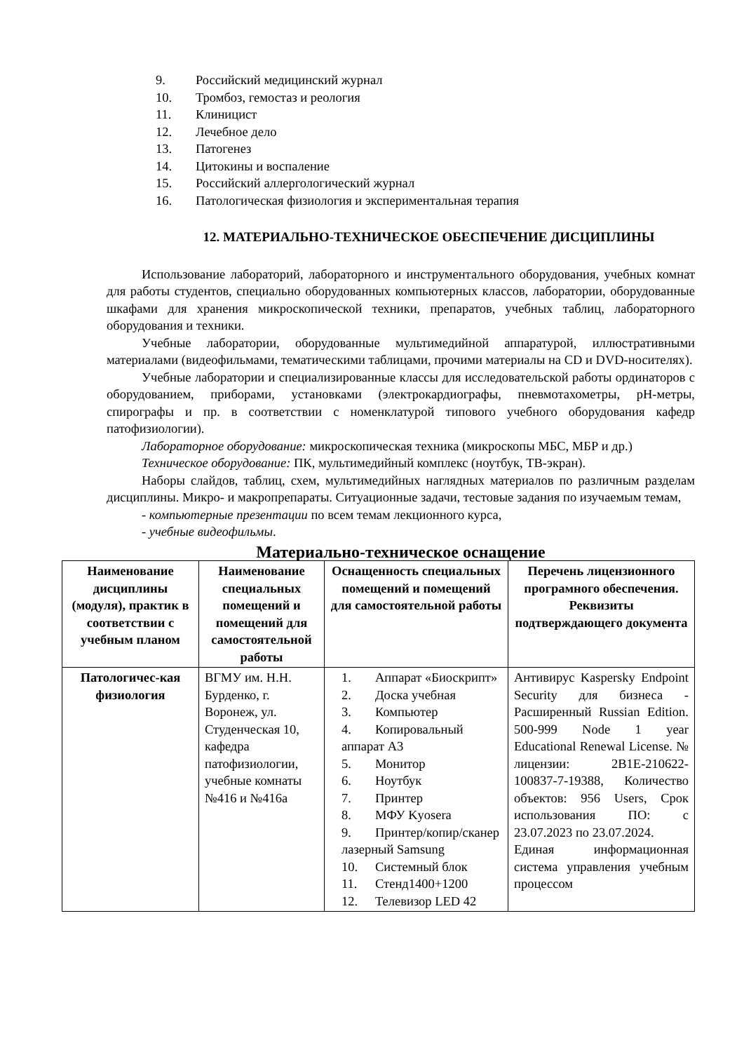9. Российский медицинский журнал
10. Тромбоз, гемостаз и реология
11. Клиницист
12. Лечебное дело
13. Патогенез
14. Цитокины и воспаление
15. Российский аллергологический журнал
16. Патологическая физиология и экспериментальная терапия
12. МАТЕРИАЛЬНО-ТЕХНИЧЕСКОЕ ОБЕСПЕЧЕНИЕ ДИСЦИПЛИНЫ
Использование лабораторий, лабораторного и инструментального оборудования, учебных комнат для работы студентов, специально оборудованных компьютерных классов, лаборатории, оборудованные шкафами для хранения микроскопической техники, препаратов, учебных таблиц, лабораторного оборудования и техники.
Учебные лаборатории, оборудованные мультимедийной аппаратурой, иллюстративными материалами (видеофильмами, тематическими таблицами, прочими материалы на CD и DVD-носителях).
Учебные лаборатории и специализированные классы для исследовательской работы ординаторов с оборудованием, приборами, установками (электрокардиографы, пневмотахометры, pH-метры, спирографы и пр. в соответствии с номенклатурой типового учебного оборудования кафедр патофизиологии).
Лабораторное оборудование: микроскопическая техника (микроскопы МБС, МБР и др.)
Техническое оборудование: ПК, мультимедийный комплекс (ноутбук, ТВ-экран).
Наборы слайдов, таблиц, схем, мультимедийных наглядных материалов по различным разделам дисциплины. Микро- и макропрепараты. Ситуационные задачи, тестовые задания по изучаемым темам,
- компьютерные презентации по всем темам лекционного курса,
- учебные видеофильмы.
Материально-техническое оснащение
| Наименование дисциплины (модуля), практик в соответствии с учебным планом | Наименование специальных помещений и помещений для самостоятельной работы | Оснащенность специальных помещений и помещений для самостоятельной работы | Перечень лицензионного програмного обеспечения. Реквизиты подтверждающего документа |
| --- | --- | --- | --- |
| Патологичес-кая физиология | ВГМУ им. Н.Н. Бурденко, г. Воронеж, ул. Студенческая 10, кафедра патофизиологии, учебные комнаты №416 и №416а | 1. Аппарат «Биоскрипт» 2. Доска учебная 3. Компьютер 4. Копировальный аппарат А3 5. Монитор 6. Ноутбук 7. Принтер 8. МФУ Kyosera 9. Принтер/копир/сканер лазерный Samsung 10. Системный блок 11. Стенд1400+1200 12. Телевизор LED 42 | Антивирус Kaspersky Endpoint Security для бизнеса - Расширенный Russian Edition. 500-999 Node 1 year Educational Renewal License. № лицензии: 2B1E-210622-100837-7-19388, Количество объектов: 956 Users, Срок использования ПО: с 23.07.2023 по 23.07.2024. Единая информационная система управления учебным процессом |